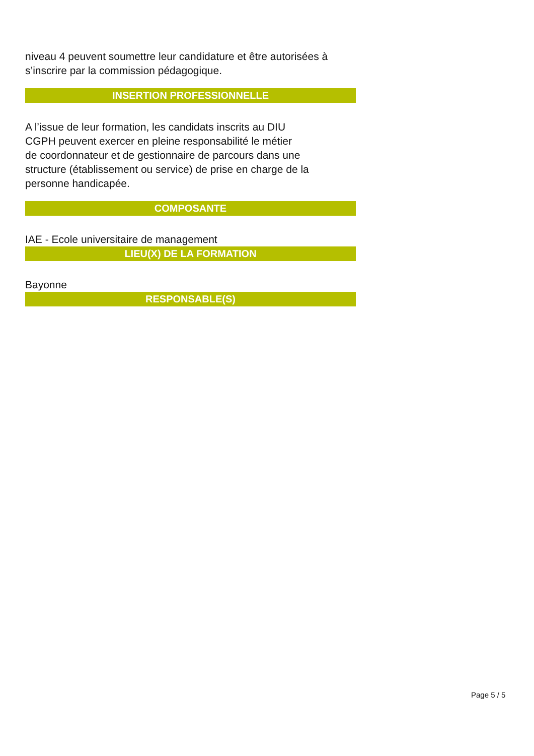niveau 4 peuvent soumettre leur candidature et être autorisées à s’inscrire par la commission pédagogique.
INSERTION PROFESSIONNELLE
A l’issue de leur formation, les candidats inscrits au DIU
CGPH peuvent exercer en pleine responsabilité le métier
de coordonnateur et de gestionnaire de parcours dans une
structure (établissement ou service) de prise en charge de la
personne handicapée.
COMPOSANTE
IAE - Ecole universitaire de management
LIEU(X) DE LA FORMATION
Bayonne
RESPONSABLE(S)
Page 5 / 5